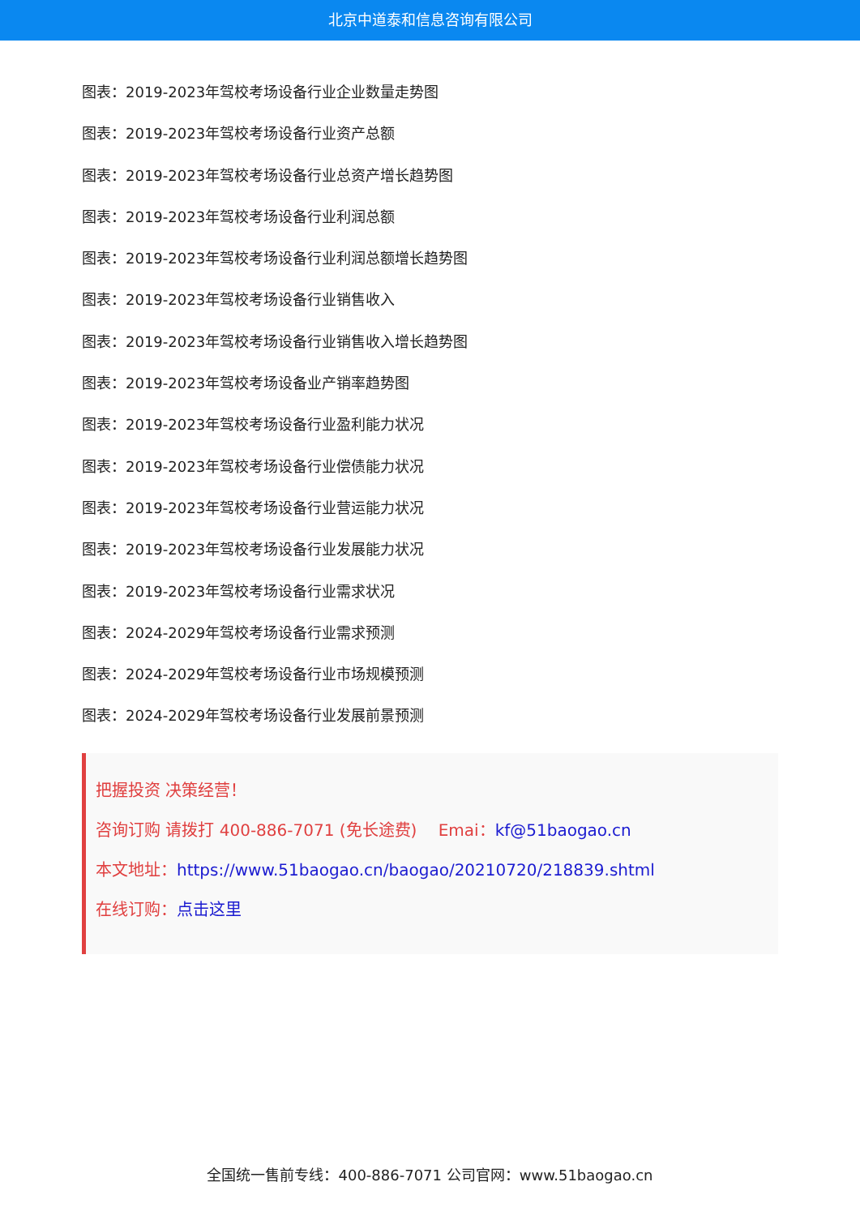北京中道泰和信息咨询有限公司
图表：2019-2023年驾校考场设备行业企业数量走势图
图表：2019-2023年驾校考场设备行业资产总额
图表：2019-2023年驾校考场设备行业总资产增长趋势图
图表：2019-2023年驾校考场设备行业利润总额
图表：2019-2023年驾校考场设备行业利润总额增长趋势图
图表：2019-2023年驾校考场设备行业销售收入
图表：2019-2023年驾校考场设备行业销售收入增长趋势图
图表：2019-2023年驾校考场设备业产销率趋势图
图表：2019-2023年驾校考场设备行业盈利能力状况
图表：2019-2023年驾校考场设备行业偿债能力状况
图表：2019-2023年驾校考场设备行业营运能力状况
图表：2019-2023年驾校考场设备行业发展能力状况
图表：2019-2023年驾校考场设备行业需求状况
图表：2024-2029年驾校考场设备行业需求预测
图表：2024-2029年驾校考场设备行业市场规模预测
图表：2024-2029年驾校考场设备行业发展前景预测
把握投资 决策经营！
咨询订购 请拨打 400-886-7071 (免长途费)　 Emai：kf@51baogao.cn
本文地址：https://www.51baogao.cn/baogao/20210720/218839.shtml
在线订购：点击这里
全国统一售前专线：400-886-7071 公司官网：www.51baogao.cn